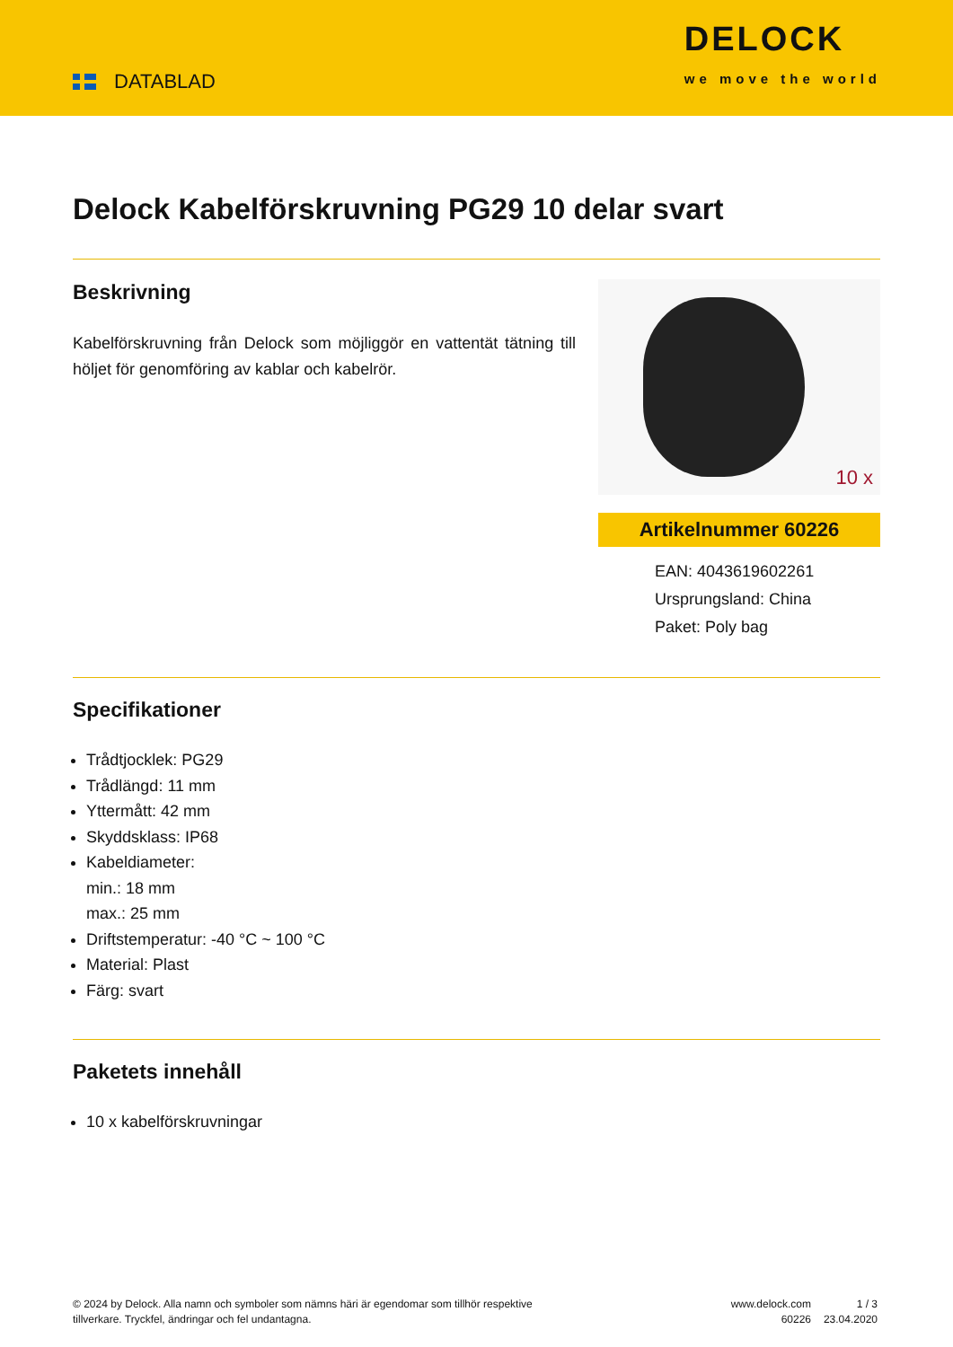DATABLAD
DELOCK
we move the world
Delock Kabelförskruvning PG29 10 delar svart
Beskrivning
Kabelförskruvning från Delock som möjliggör en vattentät tätning till höljet för genomföring av kablar och kabelrör.
10 x
Artikelnummer 60226
EAN: 4043619602261
Ursprungsland: China
Paket: Poly bag
Specifikationer
Trådtjocklek: PG29
Trådlängd: 11 mm
Yttermått: 42 mm
Skyddsklass: IP68
Kabeldiameter:
min.: 18 mm
max.: 25 mm
Driftstemperatur: -40 °C ~ 100 °C
Material: Plast
Färg: svart
Paketets innehåll
10 x kabelförskruvningar
© 2024 by Delock. Alla namn och symboler som nämns häri är egendomar som tillhör respektive tillverkare. Tryckfel, ändringar och fel undantagna.
www.delock.com
60226
1 / 3
23.04.2020